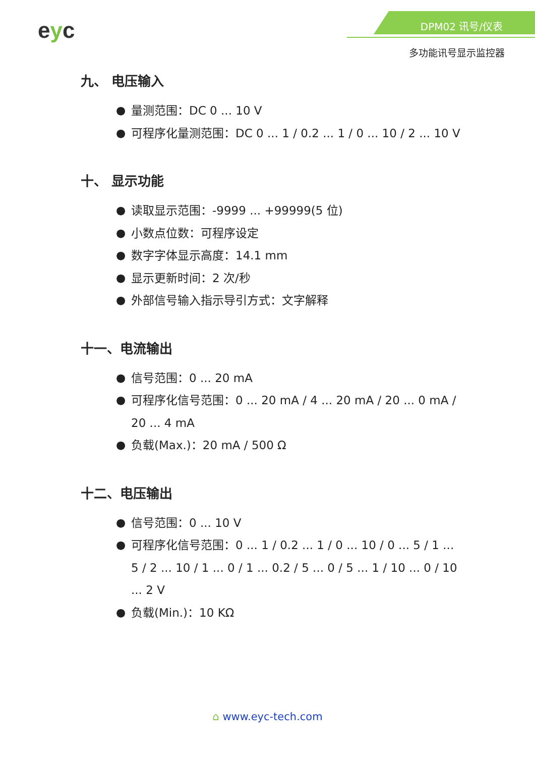eyc DPM02 讯号/仪表
多功能讯号显示监控器
九、 电压输入
● 量测范围：DC 0 ... 10 V
● 可程序化量测范围：DC 0 ... 1 / 0.2 ... 1 / 0 ... 10 / 2 ... 10 V
十、 显示功能
● 读取显示范围：-9999 ... +99999(5 位)
● 小数点位数：可程序设定
● 数字字体显示高度：14.1 mm
● 显示更新时间：2 次/秒
● 外部信号输入指示导引方式：文字解释
十一、电流输出
● 信号范围：0 ... 20 mA
● 可程序化信号范围：0 ... 20 mA / 4 ... 20 mA / 20 ... 0 mA / 20 ... 4 mA
● 负载(Max.)：20 mA / 500 Ω
十二、电压输出
● 信号范围：0 ... 10 V
● 可程序化信号范围：0 ... 1 / 0.2 ... 1 / 0 ... 10 / 0 ... 5 / 1 ... 5 / 2 ... 10 / 1 ... 0 / 1 ... 0.2 / 5 ... 0 / 5 ... 1 / 10 ... 0 / 10 ... 2 V
● 负载(Min.)：10 KΩ
⌂ www.eyc-tech.com